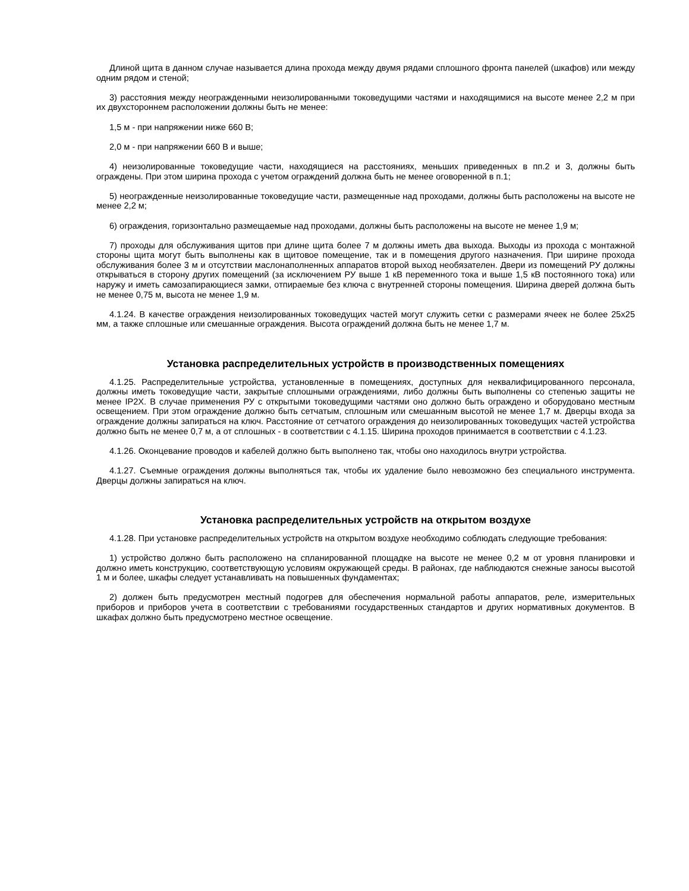Длиной щита в данном случае называется длина прохода между двумя рядами сплошного фронта панелей (шкафов) или между одним рядом и стеной;
3) расстояния между неогражденными неизолированными токоведущими частями и находящимися на высоте менее 2,2 м при их двухстороннем расположении должны быть не менее:
1,5 м - при напряжении ниже 660 В;
2,0 м - при напряжении 660 В и выше;
4) неизолированные токоведущие части, находящиеся на расстояниях, меньших приведенных в пп.2 и 3, должны быть ограждены. При этом ширина прохода с учетом ограждений должна быть не менее оговоренной в п.1;
5) неогражденные неизолированные токоведущие части, размещенные над проходами, должны быть расположены на высоте не менее 2,2 м;
6) ограждения, горизонтально размещаемые над проходами, должны быть расположены на высоте не менее 1,9 м;
7) проходы для обслуживания щитов при длине щита более 7 м должны иметь два выхода. Выходы из прохода с монтажной стороны щита могут быть выполнены как в щитовое помещение, так и в помещения другого назначения. При ширине прохода обслуживания более 3 м и отсутствии маслонаполненных аппаратов второй выход необязателен. Двери из помещений РУ должны открываться в сторону других помещений (за исключением РУ выше 1 кВ переменного тока и выше 1,5 кВ постоянного тока) или наружу и иметь самозапирающиеся замки, отпираемые без ключа с внутренней стороны помещения. Ширина дверей должна быть не менее 0,75 м, высота не менее 1,9 м.
4.1.24. В качестве ограждения неизолированных токоведущих частей могут служить сетки с размерами ячеек не более 25x25 мм, а также сплошные или смешанные ограждения. Высота ограждений должна быть не менее 1,7 м.
Установка распределительных устройств в производственных помещениях
4.1.25. Распределительные устройства, установленные в помещениях, доступных для неквалифицированного персонала, должны иметь токоведущие части, закрытые сплошными ограждениями, либо должны быть выполнены со степенью защиты не менее IP2X. В случае применения РУ с открытыми токоведущими частями оно должно быть ограждено и оборудовано местным освещением. При этом ограждение должно быть сетчатым, сплошным или смешанным высотой не менее 1,7 м. Дверцы входа за ограждение должны запираться на ключ. Расстояние от сетчатого ограждения до неизолированных токоведущих частей устройства должно быть не менее 0,7 м, а от сплошных - в соответствии с 4.1.15. Ширина проходов принимается в соответствии с 4.1.23.
4.1.26. Оконцевание проводов и кабелей должно быть выполнено так, чтобы оно находилось внутри устройства.
4.1.27. Съемные ограждения должны выполняться так, чтобы их удаление было невозможно без специального инструмента. Дверцы должны запираться на ключ.
Установка распределительных устройств на открытом воздухе
4.1.28. При установке распределительных устройств на открытом воздухе необходимо соблюдать следующие требования:
1) устройство должно быть расположено на спланированной площадке на высоте не менее 0,2 м от уровня планировки и должно иметь конструкцию, соответствующую условиям окружающей среды. В районах, где наблюдаются снежные заносы высотой 1 м и более, шкафы следует устанавливать на повышенных фундаментах;
2) должен быть предусмотрен местный подогрев для обеспечения нормальной работы аппаратов, реле, измерительных приборов и приборов учета в соответствии с требованиями государственных стандартов и других нормативных документов. В шкафах должно быть предусмотрено местное освещение.